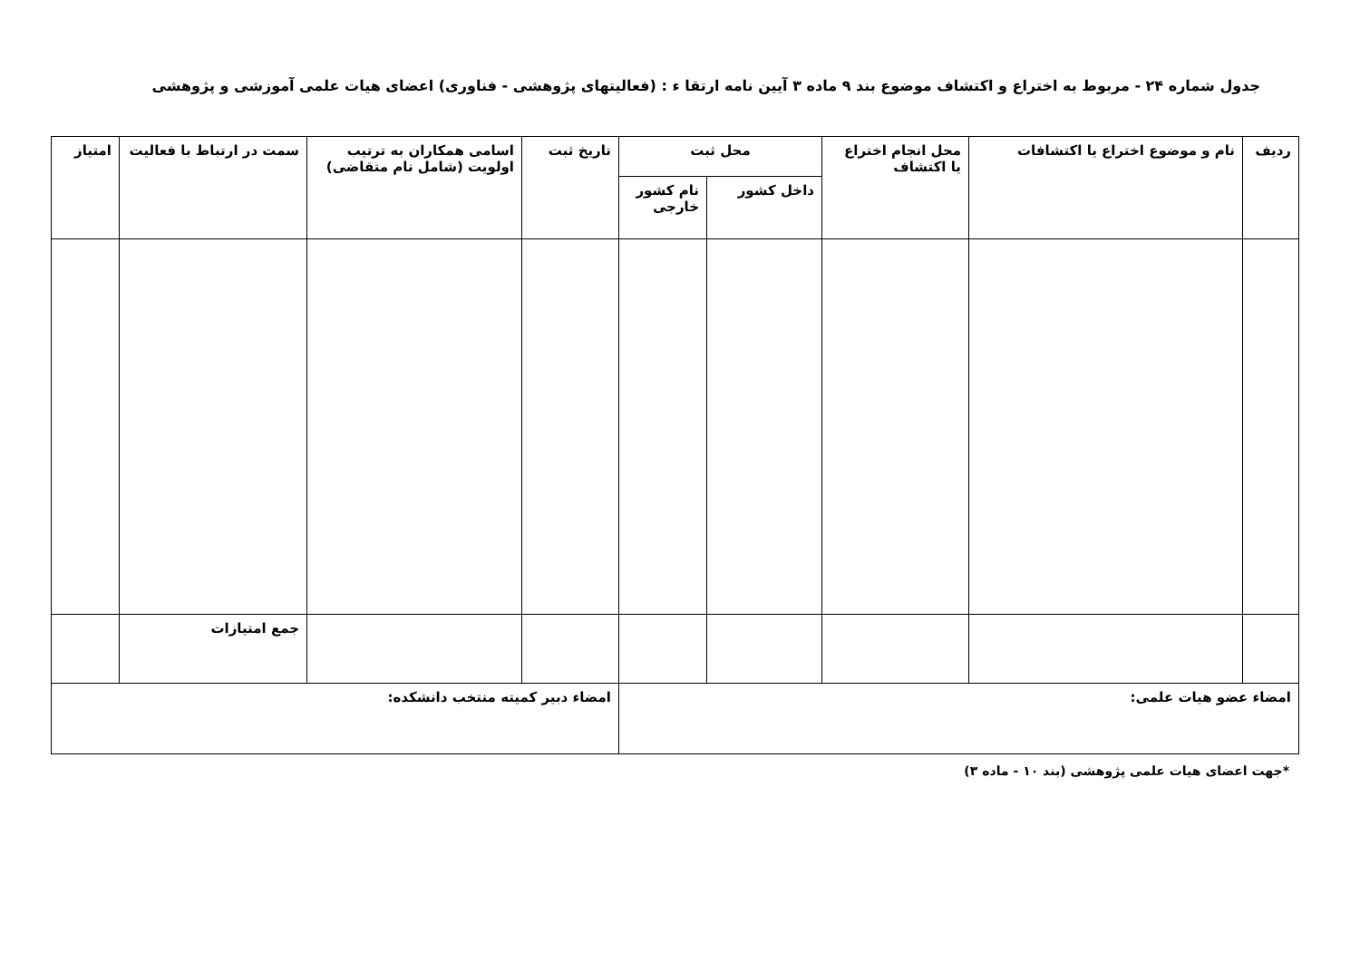جدول شماره ۲۴ - مربوط به اختراع و اکتشاف موضوع بند ۹ ماده ۳ آیین نامه ارتقا ء : (فعالیتهای پژوهشی - فناوری) اعضای هیات علمی آموزشی و پژوهشی
| ردیف | نام و موضوع اختراع یا اکتشافات | محل انجام اختراع یا اکتشاف | محل ثبت | | تاریخ ثبت | اسامی همکاران به ترتیب اولویت (شامل نام متقاضی) | سمت در ارتباط با فعالیت | امتیاز |
| --- | --- | --- | --- | --- | --- | --- | --- | --- |
| | | | داخل کشور | نام کشور خارجی | | | | |
| | | | | | | | جمع امتیازات | |
| امضاء عضو هیات علمی: | | | | | امضاء دبیر کمیته منتخب دانشکده: | | | |
*جهت اعضای هیات علمی پژوهشی (بند ۱۰ - ماده ۳)